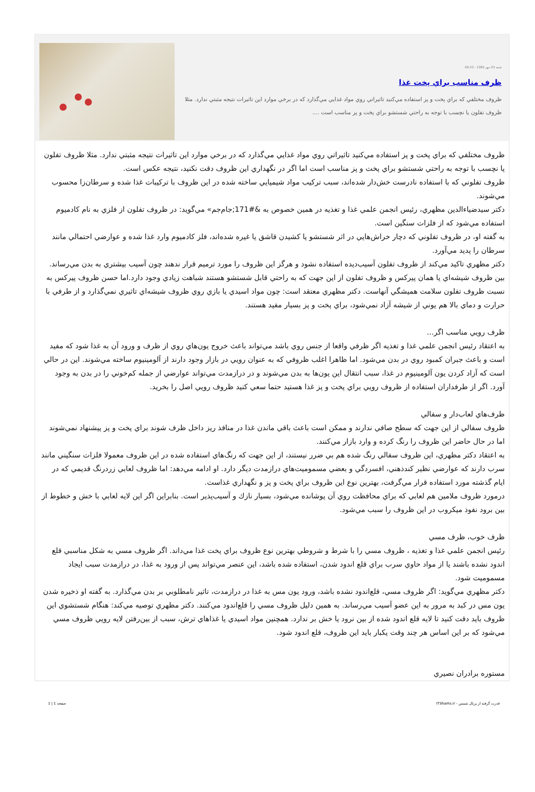شنبه 03 مهر 1389 - 09:33
ظرف مناسب براي پخت غذا
ظروف مختلفي كه براي پخت و پز استفاده مي‌كنيد تاثيراتي روي مواد غذايي مي‌گذارد كه در برخي موارد اين تاثيرات نتيجه مثبتي ندارد. مثلا ظروف تفلون يا نچسب با توجه به راحتي شستشو براي پخت و پز مناسب است ....
ظروف مختلفي كه براي پخت و پز استفاده مي‌كنيد تاثيراتي روي مواد غذايي مي‌گذارد كه در برخي موارد اين تاثيرات نتيجه مثبتي ندارد. مثلا ظروف تفلون يا نچسب با توجه به راحتي شستشو براي پخت و پز مناسب است اما اگر در نگهداري اين ظروف دقت نكنيد، نتيجه عكس است.
ظروف تفلوني كه با استفاده نادرست خش‌دار شده‌اند، سبب تركيب مواد شيميايي ساخته شده در اين ظروف با تركيبات غذا شده و سرطان‌زا محسوب مي‌شوند.
دكتر سيدضياءالدين مظهري، رئيس انجمن علمي غذا و تغذيه در همين خصوص به &#171;جام‌جم» مي‌گويد: در ظروف تفلون از فلزي به نام كادميوم استفاده مي‌شود كه از فلزات سنگين است.
به گفته او، در ظروف تفلوني كه دچار خراش‌هايي در اثر شستشو يا كشيدن قاشق يا غيره شده‌اند، فلز كادميوم وارد غذا شده و عوارضي احتمالي مانند سرطان را پديد مي‌آورد.
دكتر مظهري تاكيد مي‌كند از ظروف تفلون آسيب‌ديده استفاده نشود و هرگز اين ظروف را مورد ترميم قرار ندهند چون آسيب بيشتري به بدن مي‌رساند. بين ظروف شيشه‌اي يا همان پيركس و ظروف تفلون از اين جهت كه به راحتي قابل شستشو هستند شباهت زيادي وجود دارد.اما حسن ظروف پيركس به نسبت ظروف تفلون سلامت هميشگي آنهاست. دكتر مظهري معتقد است: چون مواد اسيدي يا بازي روي ظروف شيشه‌اي تاثيري نمي‌گذارد و از طرفي با حرارت و دماي بالا هم يوني از شيشه آزاد نمي‌شود، براي پخت و پز بسيار مفيد هستند.
ظرف رويي مناسب اگر...
به اعتقاد رئيس انجمن علمي غذا و تغذيه اگر ظرفي واقعا از جنس روي باشد مي‌تواند باعث خروج يون‌هاي روي از ظرف و ورود آن به غذا شود كه مفيد است و باعث جبران كمبود روي در بدن مي‌شود. اما ظاهرا اغلب ظروفي كه به عنوان رويي در بازار وجود دارند از آلومينيوم ساخته مي‌شوند. اين در حالي است كه آزاد كردن يون آلومينيوم در غذا، سبب انتقال اين يون‌ها به بدن مي‌شوند و در درازمدت مي‌تواند عوارضي از جمله كم‌خوني را در بدن به وجود آورد. اگر از طرفداران استفاده از ظروف رويي براي پخت و پز غذا هستيد حتما سعي كنيد ظروف رويي اصل را بخريد.
ظرف‌هاي لعاب‌دار و سفالي
ظروف سفالي از اين جهت كه سطح صافي ندارند و ممكن است باعث باقي ماندن غذا در منافذ ريز داخل ظرف شوند براي پخت و پز پيشنهاد نمي‌شوند اما در حال حاضر اين ظروف را رنگ كرده و وارد بازار مي‌كنند.
به اعتقاد دكتر مظهري، اين ظروف سفالي رنگ شده هم بي ضرر نيستند، از اين جهت كه رنگ‌هاي استفاده شده در اين ظروف معمولا فلزات سنگيني مانند سرب دارند كه عوارضي نظير كندذهني، افسردگي و بعضي مسموميت‌هاي درازمدت ديگر دارد. او ادامه مي‌دهد: اما ظروف لعابي زردرنگ قديمي كه در ايام گذشته مورد استفاده قرار مي‌گرفت، بهترين نوع اين ظروف براي پخت و پز و نگهداري غذاست.
درمورد ظروف ملامين هم لعابي كه براي محافظت روي آن پوشانده مي‌شود، بسيار نازك و آسيب‌پذير است. بنابراين اگر اين لايه لعابي با خش و خطوط از بين برود نفوذ ميكروب در اين ظروف را سبب مي‌شود.
ظرف خوب، ظرف مسي
رئيس انجمن علمي غذا و تغذيه ، ظروف مسي را با شرط و شروطي بهترين نوع ظروف براي پخت غذا مي‌داند. اگر ظروف مسي به شكل مناسبي قلع اندود نشده باشند يا از مواد حاوي سرب براي قلع اندود شدن، استفاده شده باشد، اين عنصر مي‌تواند پس از ورود به غذا، در درازمدت سبب ايجاد مسموميت شود.
دكتر مظهري مي‌گويد: اگر ظروف مسي، قلع‌اندود نشده باشد، ورود يون مس به غذا در درازمدت، تاثير نامطلوبي بر بدن مي‌گذارد. به گفته او ذخيره شدن يون مس در كبد به مرور به اين عضو آسيب مي‌رساند. به همين دليل ظروف مسي را قلع‌اندود مي‌كنند. دكتر مظهري توصيه مي‌كند: هنگام شستشوي اين ظروف بايد دقت كنيد تا لايه قلع اندود شده از بين نرود يا خش بر ندارد. همچنين مواد اسيدي يا غذاهاي ترش، سبب از بين‌رفتن لايه رويي ظروف مسي مي‌شود كه بر اين اساس هر چند وقت يكبار بايد اين ظروف، قلع اندود شود.
مستوره برادران نصيري
قدرت گرفته از پرتال شمس - ITShams.ir صفحه 1 | 1